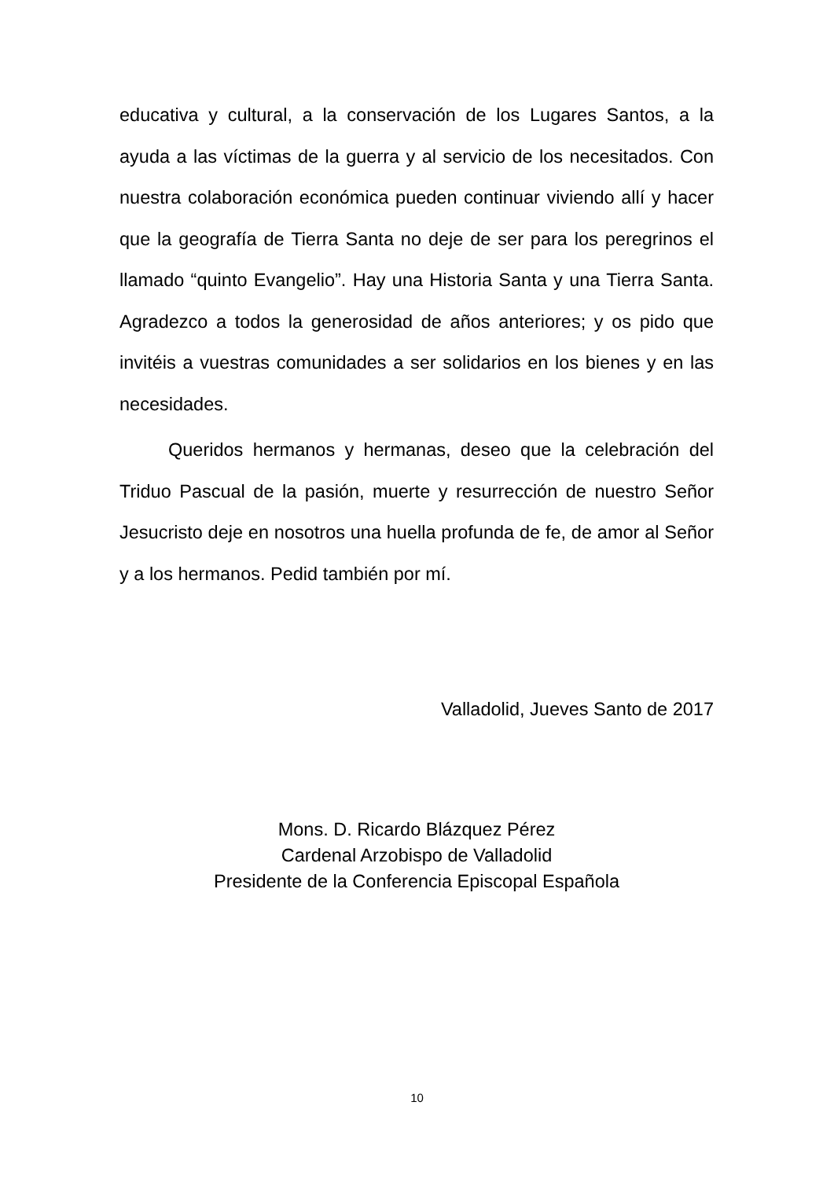educativa y cultural, a la conservación de los Lugares Santos, a la ayuda a las víctimas de la guerra y al servicio de los necesitados. Con nuestra colaboración económica pueden continuar viviendo allí y hacer que la geografía de Tierra Santa no deje de ser para los peregrinos el llamado “quinto Evangelio”. Hay una Historia Santa y una Tierra Santa. Agradezco a todos la generosidad de años anteriores; y os pido que invitéis a vuestras comunidades a ser solidarios en los bienes y en las necesidades.
Queridos hermanos y hermanas, deseo que la celebración del Triduo Pascual de la pasión, muerte y resurrección de nuestro Señor Jesucristo deje en nosotros una huella profunda de fe, de amor al Señor y a los hermanos. Pedid también por mí.
Valladolid, Jueves Santo de 2017
Mons. D. Ricardo Blázquez Pérez
Cardenal Arzobispo de Valladolid
Presidente de la Conferencia Episcopal Española
10